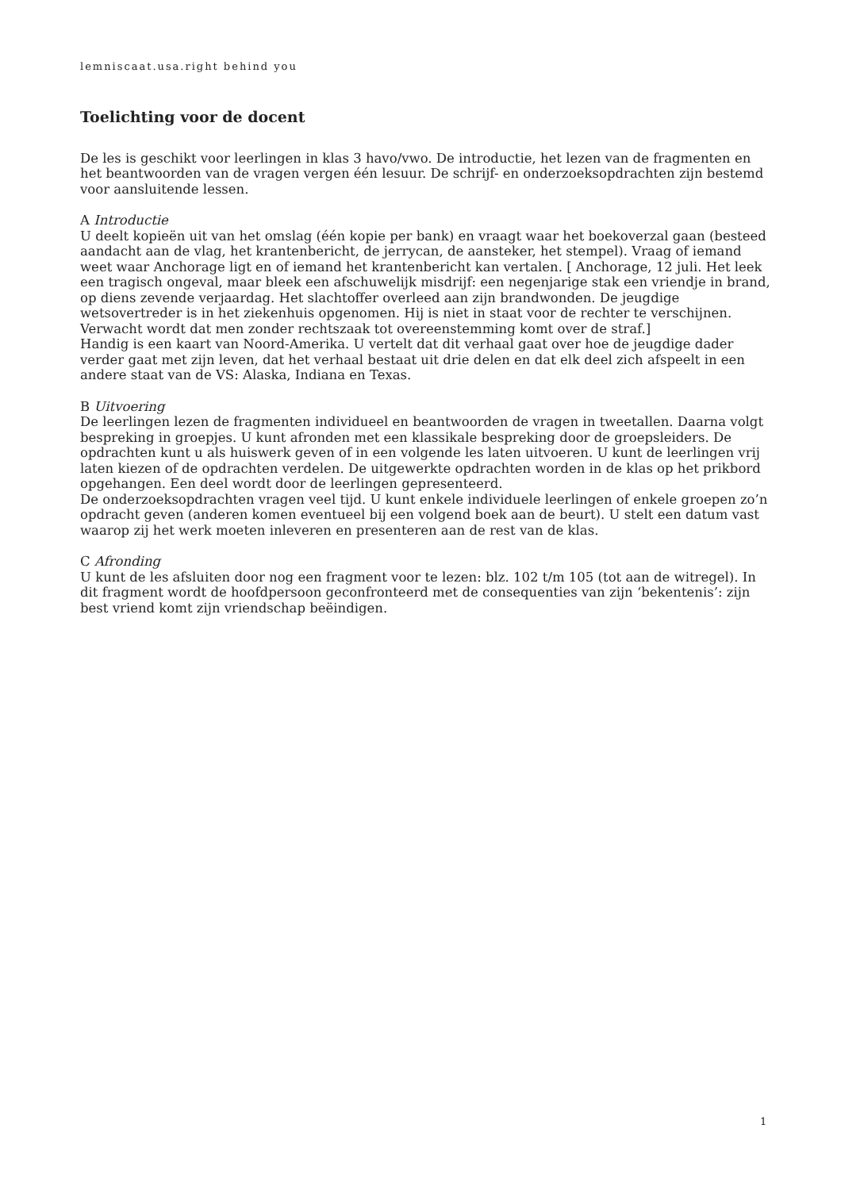lemniscaat.usa.right behind you
Toelichting voor de docent
De les is geschikt voor leerlingen in klas 3 havo/vwo. De introductie, het lezen van de fragmenten en het beantwoorden van de vragen vergen één lesuur. De schrijf- en onderzoeksopdrachten zijn bestemd voor aansluitende lessen.
A Introductie
U deelt kopieën uit van het omslag (één kopie per bank) en vraagt waar het boekoverzal gaan (besteed aandacht aan de vlag, het krantenbericht, de jerrycan, de aansteker, het stempel). Vraag of iemand weet waar Anchorage ligt en of iemand het krantenbericht kan vertalen. [ Anchorage, 12 juli. Het leek een tragisch ongeval, maar bleek een afschuwelijk misdrijf: een negenjarige stak een vriendje in brand, op diens zevende verjaardag. Het slachtoffer overleed aan zijn brandwonden. De jeugdige wetsovertreder is in het ziekenhuis opgenomen. Hij is niet in staat voor de rechter te verschijnen. Verwacht wordt dat men zonder rechtszaak tot overeenstemming komt over de straf.]
Handig is een kaart van Noord-Amerika. U vertelt dat dit verhaal gaat over hoe de jeugdige dader verder gaat met zijn leven, dat het verhaal bestaat uit drie delen en dat elk deel zich afspeelt in een andere staat van de VS: Alaska, Indiana en Texas.
B Uitvoering
De leerlingen lezen de fragmenten individueel en beantwoorden de vragen in tweetallen. Daarna volgt bespreking in groepjes. U kunt afronden met een klassikale bespreking door de groepsleiders. De opdrachten kunt u als huiswerk geven of in een volgende les laten uitvoeren. U kunt de leerlingen vrij laten kiezen of de opdrachten verdelen. De uitgewerkte opdrachten worden in de klas op het prikbord opgehangen. Een deel wordt door de leerlingen gepresenteerd.
De onderzoeksopdrachten vragen veel tijd. U kunt enkele individuele leerlingen of enkele groepen zo’n opdracht geven (anderen komen eventueel bij een volgend boek aan de beurt). U stelt een datum vast waarop zij het werk moeten inleveren en presenteren aan de rest van de klas.
C Afronding
U kunt de les afsluiten door nog een fragment voor te lezen: blz. 102 t/m 105 (tot aan de witregel). In dit fragment wordt de hoofdpersoon geconfronteerd met de consequenties van zijn ‘bekentenis’: zijn best vriend komt zijn vriendschap beëindigen.
1